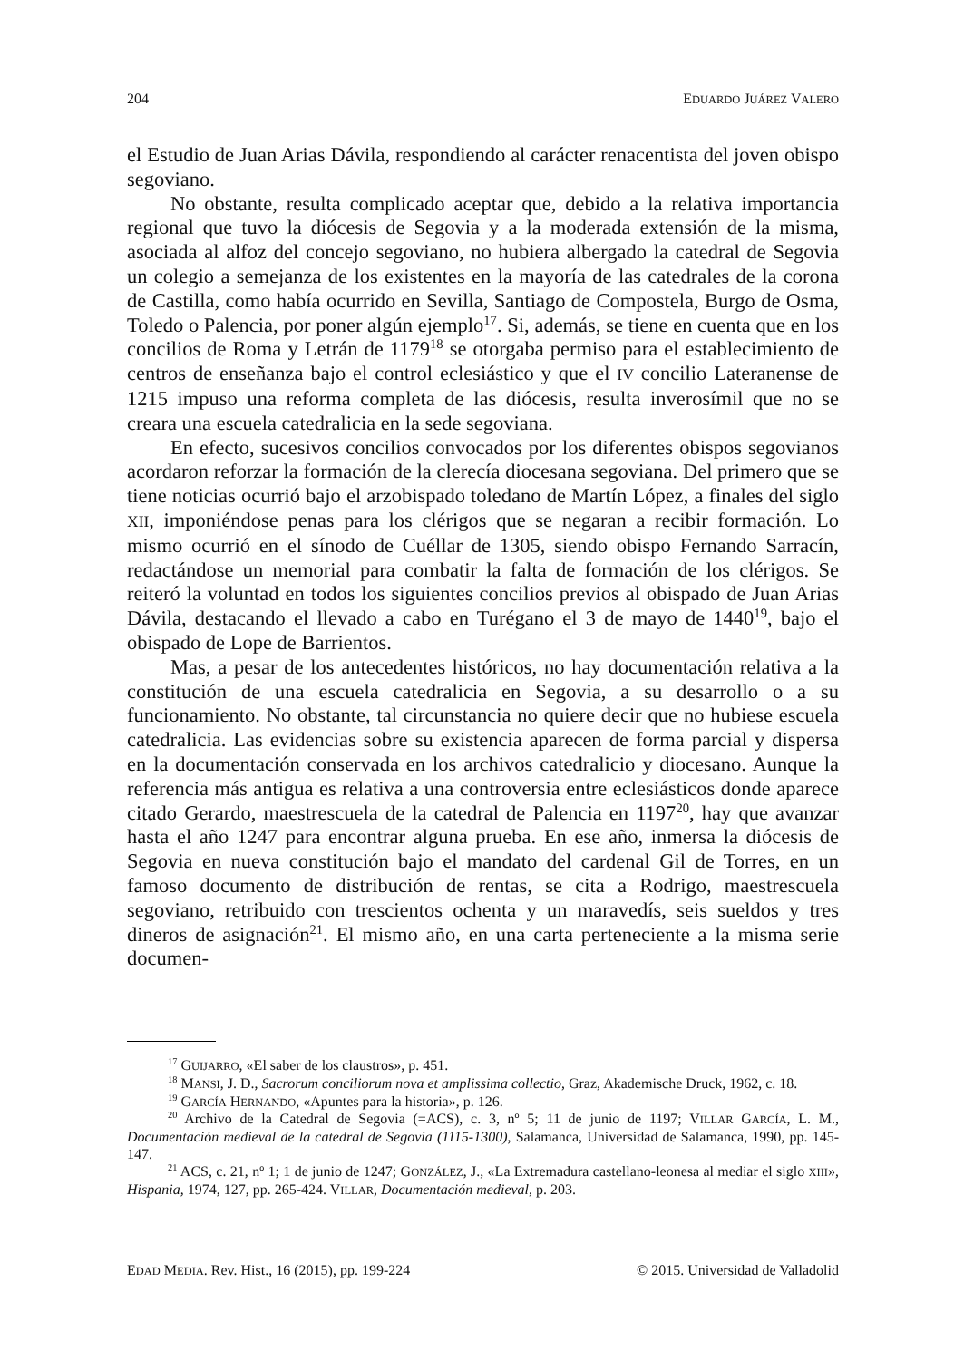204 EDUARDO JUÁREZ VALERO
el Estudio de Juan Arias Dávila, respondiendo al carácter renacentista del joven obispo segoviano.
No obstante, resulta complicado aceptar que, debido a la relativa importancia regional que tuvo la diócesis de Segovia y a la moderada extensión de la misma, asociada al alfoz del concejo segoviano, no hubiera albergado la catedral de Segovia un colegio a semejanza de los existentes en la mayoría de las catedrales de la corona de Castilla, como había ocurrido en Sevilla, Santiago de Compostela, Burgo de Osma, Toledo o Palencia, por poner algún ejemplo<sup>17</sup>. Si, además, se tiene en cuenta que en los concilios de Roma y Letrán de 1179<sup>18</sup> se otorgaba permiso para el establecimiento de centros de enseñanza bajo el control eclesiástico y que el IV concilio Lateranense de 1215 impuso una reforma completa de las diócesis, resulta inverosímil que no se creara una escuela catedralicia en la sede segoviana.
En efecto, sucesivos concilios convocados por los diferentes obispos segovianos acordaron reforzar la formación de la clerecía diocesana segoviana. Del primero que se tiene noticias ocurrió bajo el arzobispado toledano de Martín López, a finales del siglo XII, imponiéndose penas para los clérigos que se negaran a recibir formación. Lo mismo ocurrió en el sínodo de Cuéllar de 1305, siendo obispo Fernando Sarracín, redactándose un memorial para combatir la falta de formación de los clérigos. Se reiteró la voluntad en todos los siguientes concilios previos al obispado de Juan Arias Dávila, destacando el llevado a cabo en Turégano el 3 de mayo de 1440<sup>19</sup>, bajo el obispado de Lope de Barrientos.
Mas, a pesar de los antecedentes históricos, no hay documentación relativa a la constitución de una escuela catedralicia en Segovia, a su desarrollo o a su funcionamiento. No obstante, tal circunstancia no quiere decir que no hubiese escuela catedralicia. Las evidencias sobre su existencia aparecen de forma parcial y dispersa en la documentación conservada en los archivos catedralicio y diocesano. Aunque la referencia más antigua es relativa a una controversia entre eclesiásticos donde aparece citado Gerardo, maestrescuela de la catedral de Palencia en 1197<sup>20</sup>, hay que avanzar hasta el año 1247 para encontrar alguna prueba. En ese año, inmersa la diócesis de Segovia en nueva constitución bajo el mandato del cardenal Gil de Torres, en un famoso documento de distribución de rentas, se cita a Rodrigo, maestrescuela segoviano, retribuido con trescientos ochenta y un maravedís, seis sueldos y tres dineros de asignación<sup>21</sup>. El mismo año, en una carta perteneciente a la misma serie documen-
<sup>17</sup> GUIJARRO, «El saber de los claustros», p. 451.
<sup>18</sup> MANSI, J. D., Sacrorum conciliorum nova et amplissima collectio, Graz, Akademische Druck, 1962, c. 18.
<sup>19</sup> GARCÍA HERNANDO, «Apuntes para la historia», p. 126.
<sup>20</sup> Archivo de la Catedral de Segovia (=ACS), c. 3, nº 5; 11 de junio de 1197; VILLAR GARCÍA, L. M., Documentación medieval de la catedral de Segovia (1115-1300), Salamanca, Universidad de Salamanca, 1990, pp. 145-147.
<sup>21</sup> ACS, c. 21, nº 1; 1 de junio de 1247; GONZÁLEZ, J., «La Extremadura castellano-leonesa al mediar el siglo XIII», Hispania, 1974, 127, pp. 265-424. VILLAR, Documentación medieval, p. 203.
EDAD MEDIA. Rev. Hist., 16 (2015), pp. 199-224 © 2015. Universidad de Valladolid